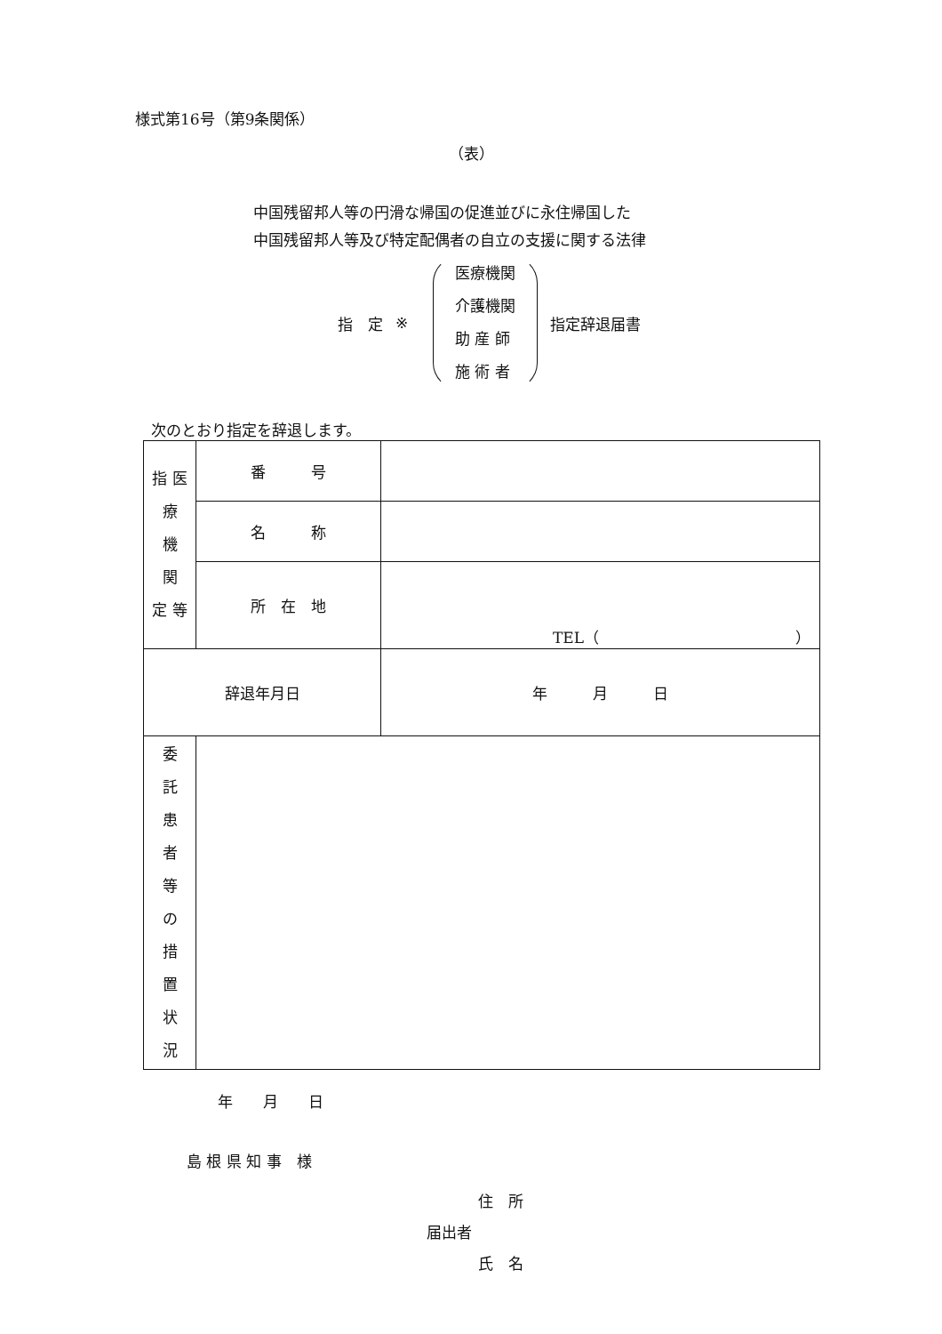様式第16号（第9条関係）
（表）
中国残留邦人等の円滑な帰国の促進並びに永住帰国した
中国残留邦人等及び特定配偶者の自立の支援に関する法律
指　定 ※
医療機関
介護機関
助 産 師
施 術 者
指定辞退届書
次のとおり指定を辞退します。
| 指 医 療 機 関 定 等 | 番 号 | |
| | 名 称 | |
| | 所 在 地 | TEL（ ） |
| 辞退年月日 | | 年 月 日 |
| 委 託 患 者 等 の 措 置 状 況 | | |
年　　月　　日
島 根 県 知 事　様
住　所
届出者
氏　名